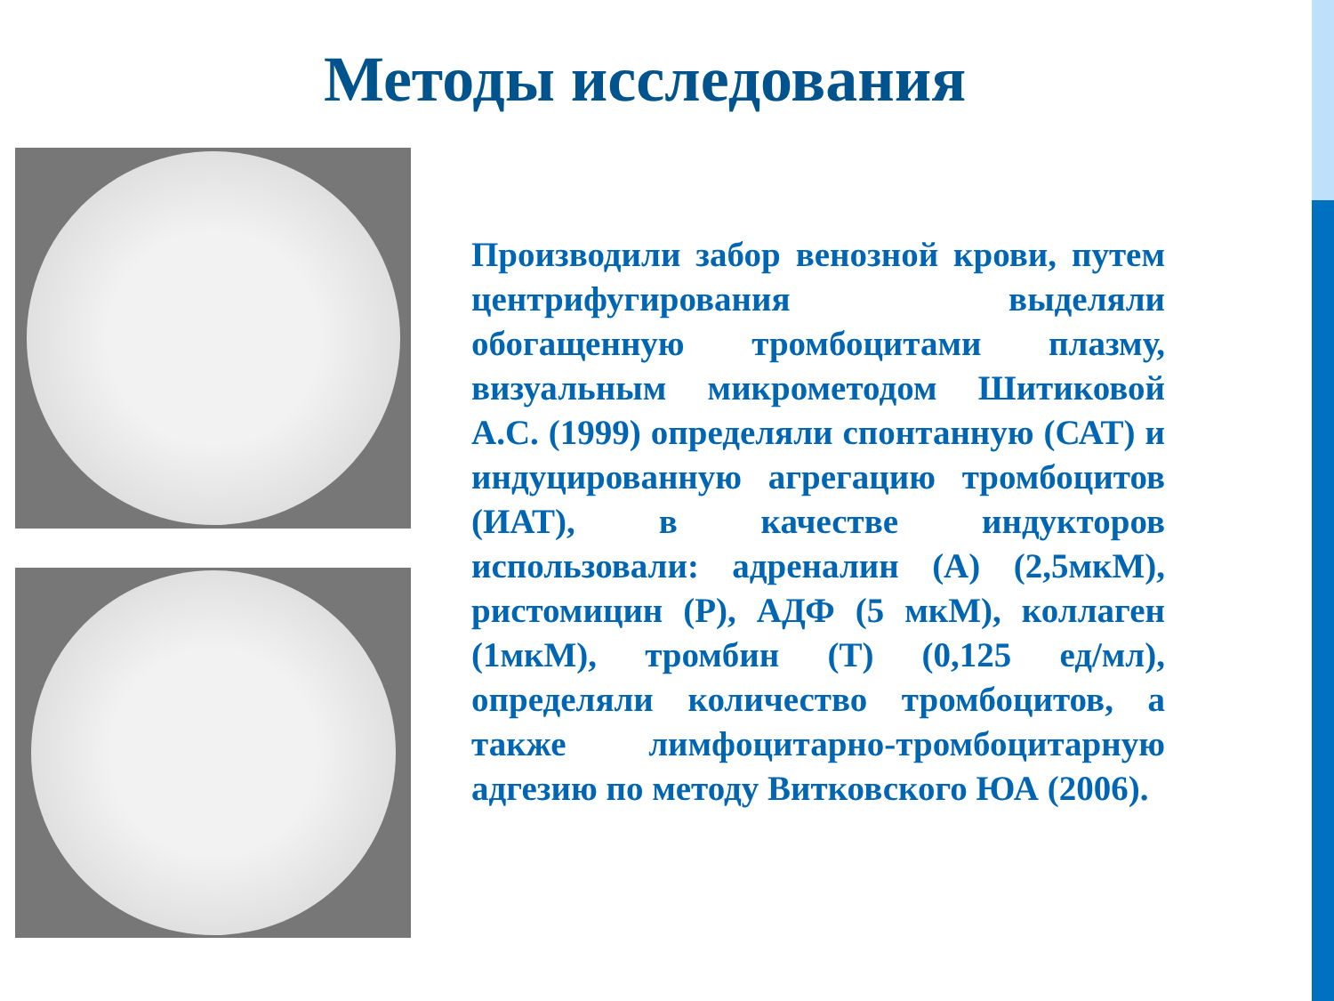Методы исследования
Производили забор венозной крови, путем центрифугирования выделяли обогащенную тромбоцитами плазму, визуальным микрометодом Шитиковой А.С. (1999) определяли спонтанную (САТ) и индуцированную агрегацию тромбоцитов (ИАТ), в качестве индукторов использовали: адреналин (А) (2,5мкМ), ристомицин (Р), АДФ (5 мкМ), коллаген (1мкМ), тромбин (Т) (0,125 ед/мл), определяли количество тромбоцитов, а также лимфоцитарно-тромбоцитарную адгезию по методу Витковского ЮА (2006).